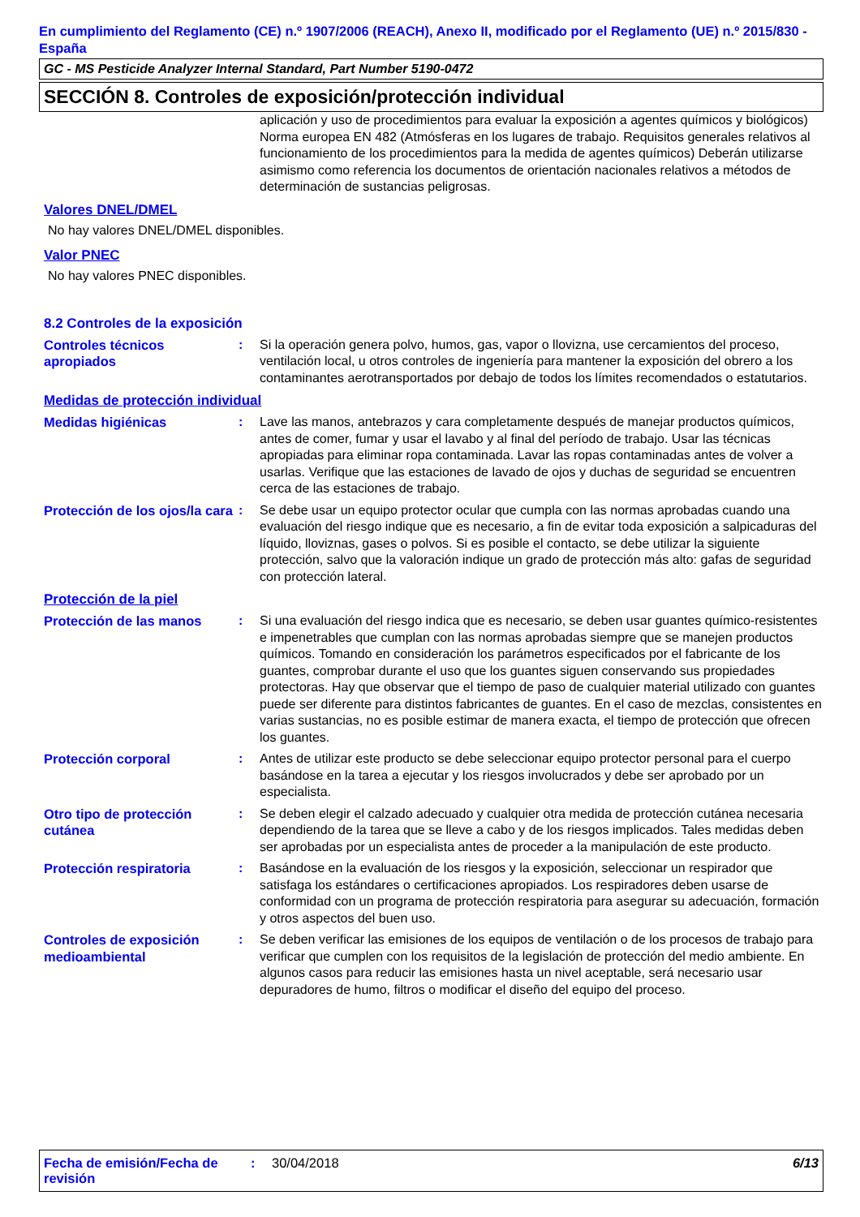En cumplimiento del Reglamento (CE) n.º 1907/2006 (REACH), Anexo II, modificado por el Reglamento (UE) n.º 2015/830 - España
GC - MS Pesticide Analyzer Internal Standard, Part Number 5190-0472
SECCIÓN 8. Controles de exposición/protección individual
aplicación y uso de procedimientos para evaluar la exposición a agentes químicos y biológicos) Norma europea EN 482 (Atmósferas en los lugares de trabajo. Requisitos generales relativos al funcionamiento de los procedimientos para la medida de agentes químicos) Deberán utilizarse asimismo como referencia los documentos de orientación nacionales relativos a métodos de determinación de sustancias peligrosas.
Valores DNEL/DMEL
No hay valores DNEL/DMEL disponibles.
Valor PNEC
No hay valores PNEC disponibles.
8.2 Controles de la exposición
Controles técnicos apropiados
: Si la operación genera polvo, humos, gas, vapor o llovizna, use cercamientos del proceso, ventilación local, u otros controles de ingeniería para mantener la exposición del obrero a los contaminantes aerotransportados por debajo de todos los límites recomendados o estatutarios.
Medidas de protección individual
Medidas higiénicas : Lave las manos, antebrazos y cara completamente después de manejar productos químicos, antes de comer, fumar y usar el lavabo y al final del período de trabajo. Usar las técnicas apropiadas para eliminar ropa contaminada. Lavar las ropas contaminadas antes de volver a usarlas. Verifique que las estaciones de lavado de ojos y duchas de seguridad se encuentren cerca de las estaciones de trabajo.
Protección de los ojos/la cara
: Se debe usar un equipo protector ocular que cumpla con las normas aprobadas cuando una evaluación del riesgo indique que es necesario, a fin de evitar toda exposición a salpicaduras del líquido, lloviznas, gases o polvos. Si es posible el contacto, se debe utilizar la siguiente protección, salvo que la valoración indique un grado de protección más alto: gafas de seguridad con protección lateral.
Protección de la piel
Protección de las manos : Si una evaluación del riesgo indica que es necesario, se deben usar guantes químico-resistentes e impenetrables que cumplan con las normas aprobadas siempre que se manejen productos químicos. Tomando en consideración los parámetros especificados por el fabricante de los guantes, comprobar durante el uso que los guantes siguen conservando sus propiedades protectoras. Hay que observar que el tiempo de paso de cualquier material utilizado con guantes puede ser diferente para distintos fabricantes de guantes. En el caso de mezclas, consistentes en varias sustancias, no es posible estimar de manera exacta, el tiempo de protección que ofrecen los guantes.
Protección corporal : Antes de utilizar este producto se debe seleccionar equipo protector personal para el cuerpo basándose en la tarea a ejecutar y los riesgos involucrados y debe ser aprobado por un especialista.
Otro tipo de protección cutánea
: Se deben elegir el calzado adecuado y cualquier otra medida de protección cutánea necesaria dependiendo de la tarea que se lleve a cabo y de los riesgos implicados. Tales medidas deben ser aprobadas por un especialista antes de proceder a la manipulación de este producto.
Protección respiratoria : Basándose en la evaluación de los riesgos y la exposición, seleccionar un respirador que satisfaga los estándares o certificaciones apropiados. Los respiradores deben usarse de conformidad con un programa de protección respiratoria para asegurar su adecuación, formación y otros aspectos del buen uso.
Controles de exposición medioambiental
: Se deben verificar las emisiones de los equipos de ventilación o de los procesos de trabajo para verificar que cumplen con los requisitos de la legislación de protección del medio ambiente. En algunos casos para reducir las emisiones hasta un nivel aceptable, será necesario usar depuradores de humo, filtros o modificar el diseño del equipo del proceso.
Fecha de emisión/Fecha de revisión
: 30/04/2018 6/13